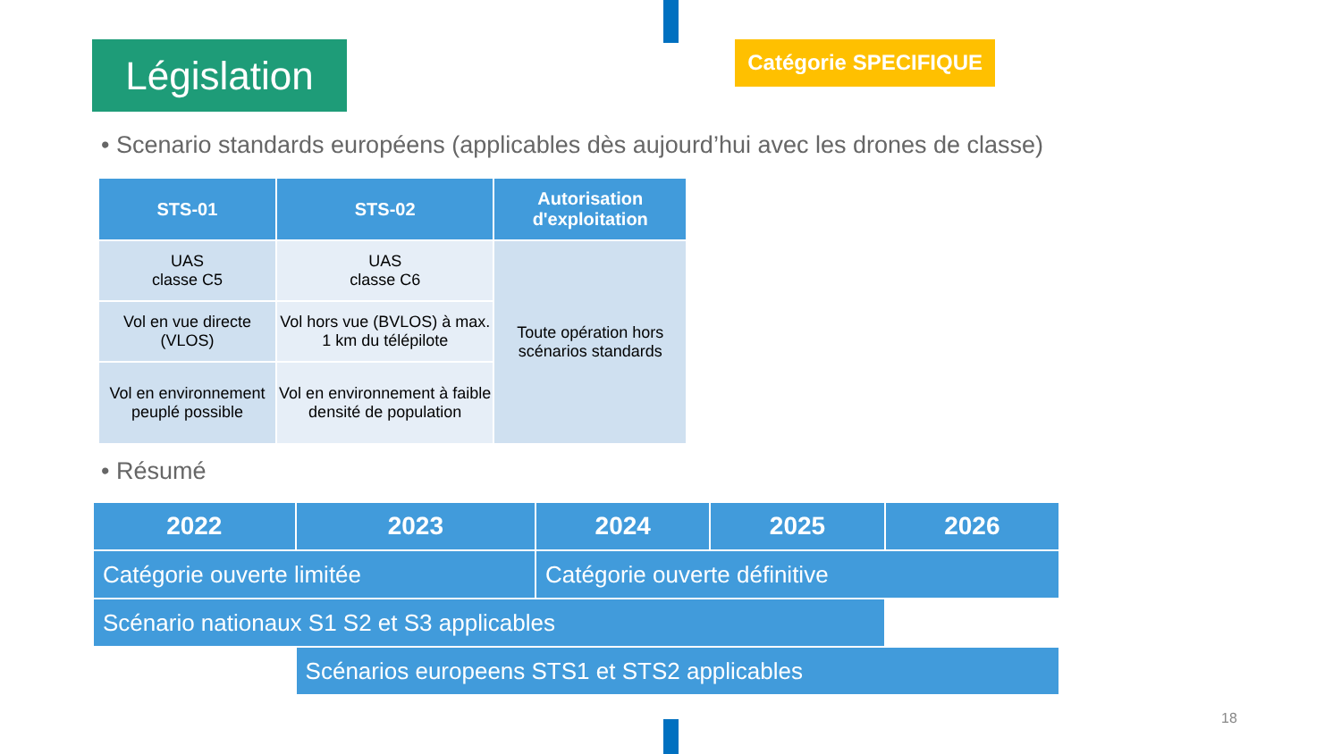Législation
Catégorie SPECIFIQUE
• Scenario standards européens (applicables dès aujourd’hui avec les drones de classe)
| STS-01 | STS-02 | Autorisation d'exploitation |
| --- | --- | --- |
| UAS classe C5 | UAS classe C6 | Toute opération hors scénarios standards |
| Vol en vue directe (VLOS) | Vol hors vue (BVLOS) à max. 1 km du télépilote | |
| Vol en environnement peuplé possible | Vol en environnement à faible densité de population | |
• Résumé
| 2022 | 2023 | 2024 | 2025 | 2026 |
| --- | --- | --- | --- | --- |
| Catégorie ouverte limitée | | Catégorie ouverte définitive | | |
| Scénario nationaux S1 S2 et S3 applicables | | | | |
| | Scénarios europeens STS1 et STS2 applicables | | | |
18